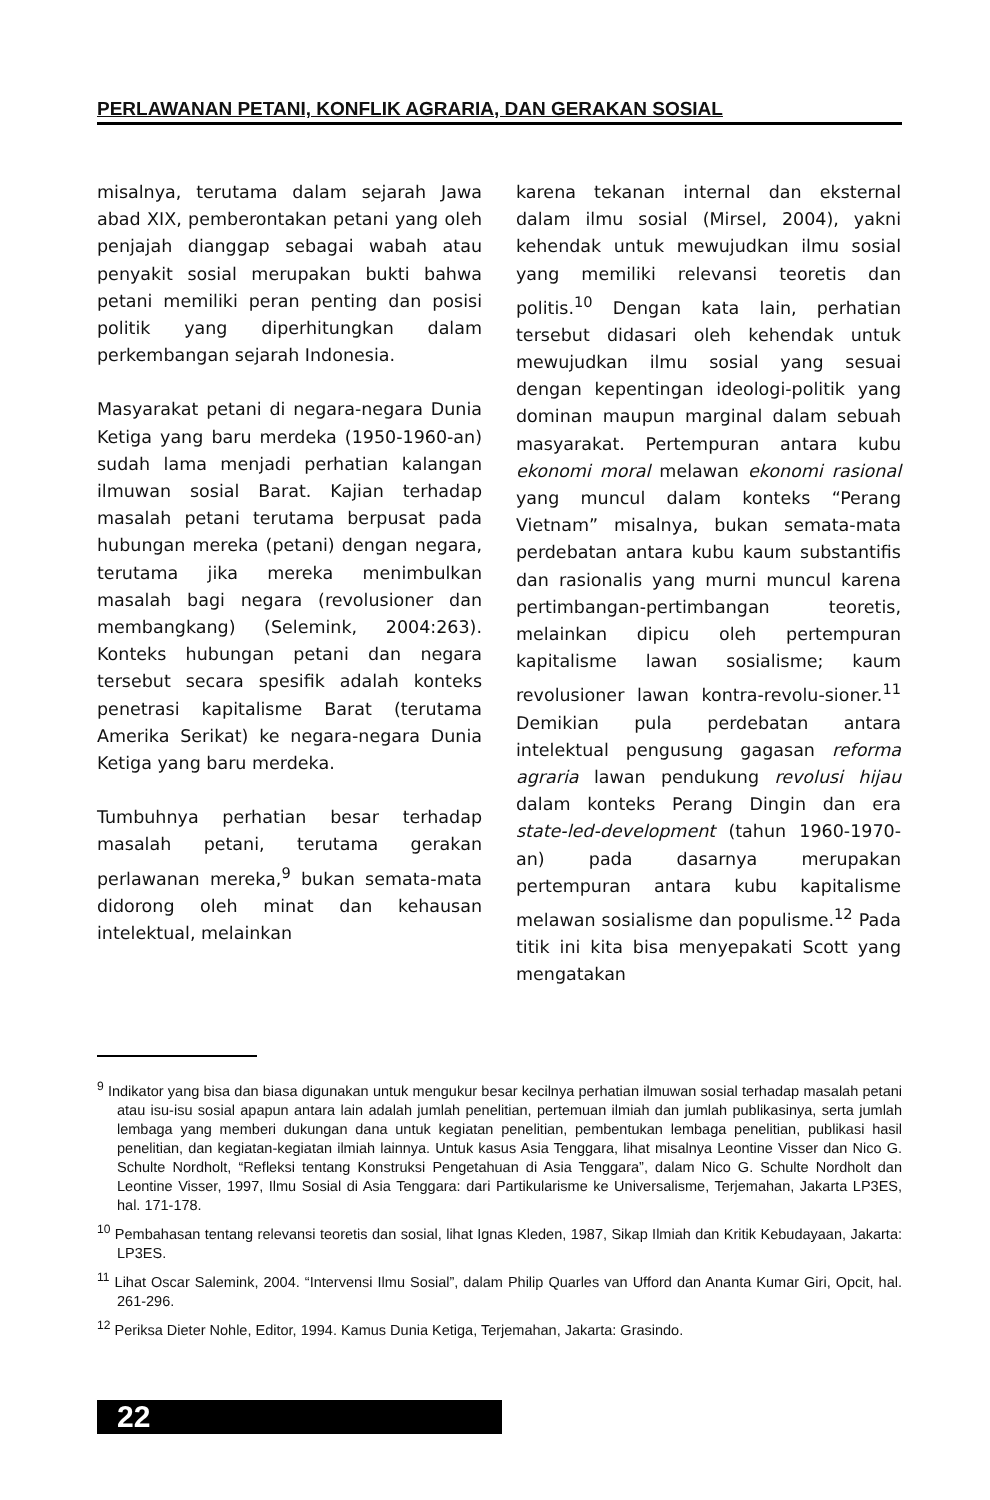PERLAWANAN PETANI, KONFLIK AGRARIA, DAN GERAKAN SOSIAL
misalnya, terutama dalam sejarah Jawa abad XIX, pemberontakan petani yang oleh penjajah dianggap sebagai wabah atau penyakit sosial merupakan bukti bahwa petani memiliki peran penting dan posisi politik yang diperhitungkan dalam perkembangan sejarah Indonesia.
Masyarakat petani di negara-negara Dunia Ketiga yang baru merdeka (1950-1960-an) sudah lama menjadi perhatian kalangan ilmuwan sosial Barat. Kajian terhadap masalah petani terutama berpusat pada hubungan mereka (petani) dengan negara, terutama jika mereka menimbulkan masalah bagi negara (revolusioner dan membangkang) (Selemink, 2004:263). Konteks hubungan petani dan negara tersebut secara spesifik adalah konteks penetrasi kapitalisme Barat (terutama Amerika Serikat) ke negara-negara Dunia Ketiga yang baru merdeka.
Tumbuhnya perhatian besar terhadap masalah petani, terutama gerakan perlawanan mereka,<sup>9</sup> bukan semata-mata didorong oleh minat dan kehausan intelektual, melainkan
karena tekanan internal dan eksternal dalam ilmu sosial (Mirsel, 2004), yakni kehendak untuk mewujudkan ilmu sosial yang memiliki relevansi teoretis dan politis.<sup>10</sup> Dengan kata lain, perhatian tersebut didasari oleh kehendak untuk mewujudkan ilmu sosial yang sesuai dengan kepentingan ideologi-politik yang dominan maupun marginal dalam sebuah masyarakat. Pertempuran antara kubu ekonomi moral melawan ekonomi rasional yang muncul dalam konteks “Perang Vietnam” misalnya, bukan semata-mata perdebatan antara kubu kaum substantifis dan rasionalis yang murni muncul karena pertimbangan-pertimbangan teoretis, melainkan dipicu oleh pertempuran kapitalisme lawan sosialisme; kaum revolusioner lawan kontra-revolu-sioner.<sup>11</sup> Demikian pula perdebatan antara intelektual pengusung gagasan reforma agraria lawan pendukung revolusi hijau dalam konteks Perang Dingin dan era state-led-development (tahun 1960-1970-an) pada dasarnya merupakan pertempuran antara kubu kapitalisme melawan sosialisme dan populisme.<sup>12</sup> Pada titik ini kita bisa menyepakati Scott yang mengatakan
<sup>9</sup> Indikator yang bisa dan biasa digunakan untuk mengukur besar kecilnya perhatian ilmuwan sosial terhadap masalah petani atau isu-isu sosial apapun antara lain adalah jumlah penelitian, pertemuan ilmiah dan jumlah publikasinya, serta jumlah lembaga yang memberi dukungan dana untuk kegiatan penelitian, pembentukan lembaga penelitian, publikasi hasil penelitian, dan kegiatan-kegiatan ilmiah lainnya. Untuk kasus Asia Tenggara, lihat misalnya Leontine Visser dan Nico G. Schulte Nordholt, “Refleksi tentang Konstruksi Pengetahuan di Asia Tenggara”, dalam Nico G. Schulte Nordholt dan Leontine Visser, 1997, Ilmu Sosial di Asia Tenggara: dari Partikularisme ke Universalisme, Terjemahan, Jakarta LP3ES, hal. 171-178.
<sup>10</sup> Pembahasan tentang relevansi teoretis dan sosial, lihat Ignas Kleden, 1987, Sikap Ilmiah dan Kritik Kebudayaan, Jakarta: LP3ES.
<sup>11</sup> Lihat Oscar Salemink, 2004. “Intervensi Ilmu Sosial”, dalam Philip Quarles van Ufford dan Ananta Kumar Giri, Opcit, hal. 261-296.
<sup>12</sup> Periksa Dieter Nohle, Editor, 1994. Kamus Dunia Ketiga, Terjemahan, Jakarta: Grasindo.
22